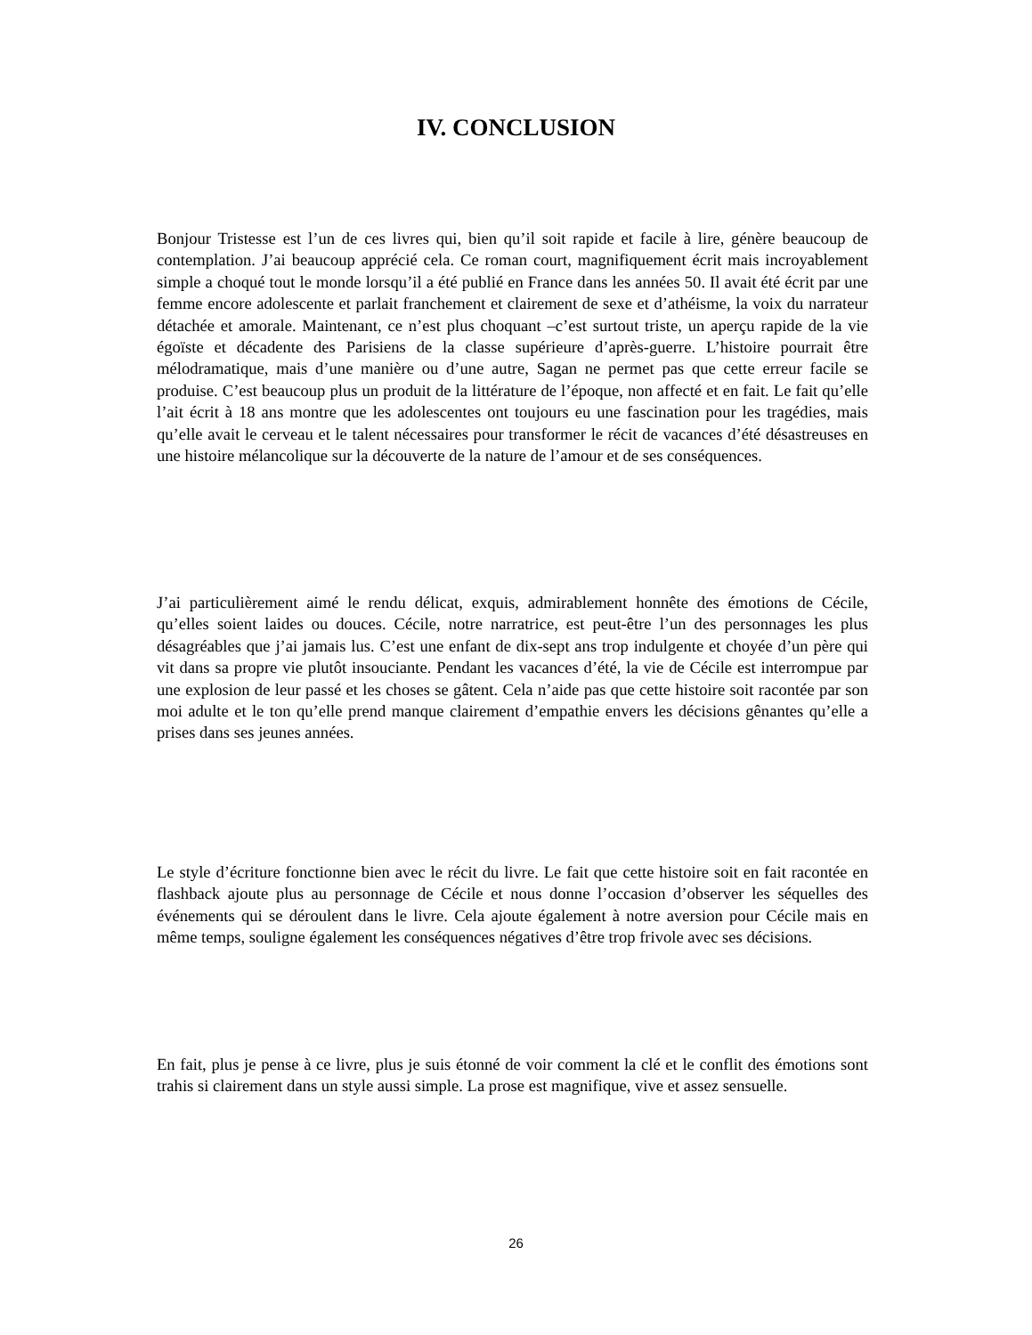IV. CONCLUSION
Bonjour Tristesse est l’un de ces livres qui, bien qu’il soit rapide et facile à lire, génère beaucoup de contemplation. J’ai beaucoup apprécié cela. Ce roman court, magnifiquement écrit mais incroyablement simple a choqué tout le monde lorsqu’il a été publié en France dans les années 50. Il avait été écrit par une femme encore adolescente et parlait franchement et clairement de sexe et d’athéisme, la voix du narrateur détachée et amorale. Maintenant, ce n’est plus choquant –c’est surtout triste, un aperçu rapide de la vie égoïste et décadente des Parisiens de la classe supérieure d’après-guerre. L’histoire pourrait être mélodramatique, mais d’une manière ou d’une autre, Sagan ne permet pas que cette erreur facile se produise. C’est beaucoup plus un produit de la littérature de l’époque, non affecté et en fait. Le fait qu’elle l’ait écrit à 18 ans montre que les adolescentes ont toujours eu une fascination pour les tragédies, mais qu’elle avait le cerveau et le talent nécessaires pour transformer le récit de vacances d’été désastreuses en une histoire mélancolique sur la découverte de la nature de l’amour et de ses conséquences.
J’ai particulièrement aimé le rendu délicat, exquis, admirablement honnête des émotions de Cécile, qu’elles soient laides ou douces. Cécile, notre narratrice, est peut-être l’un des personnages les plus désagréables que j’ai jamais lus. C’est une enfant de dix-sept ans trop indulgente et choyée d’un père qui vit dans sa propre vie plutôt insouciante. Pendant les vacances d’été, la vie de Cécile est interrompue par une explosion de leur passé et les choses se gâtent. Cela n’aide pas que cette histoire soit racontée par son moi adulte et le ton qu’elle prend manque clairement d’empathie envers les décisions gênantes qu’elle a prises dans ses jeunes années.
Le style d’écriture fonctionne bien avec le récit du livre. Le fait que cette histoire soit en fait racontée en flashback ajoute plus au personnage de Cécile et nous donne l’occasion d’observer les séquelles des événements qui se déroulent dans le livre. Cela ajoute également à notre aversion pour Cécile mais en même temps, souligne également les conséquences négatives d’être trop frivole avec ses décisions.
En fait, plus je pense à ce livre, plus je suis étonné de voir comment la clé et le conflit des émotions sont trahis si clairement dans un style aussi simple. La prose est magnifique, vive et assez sensuelle.
26